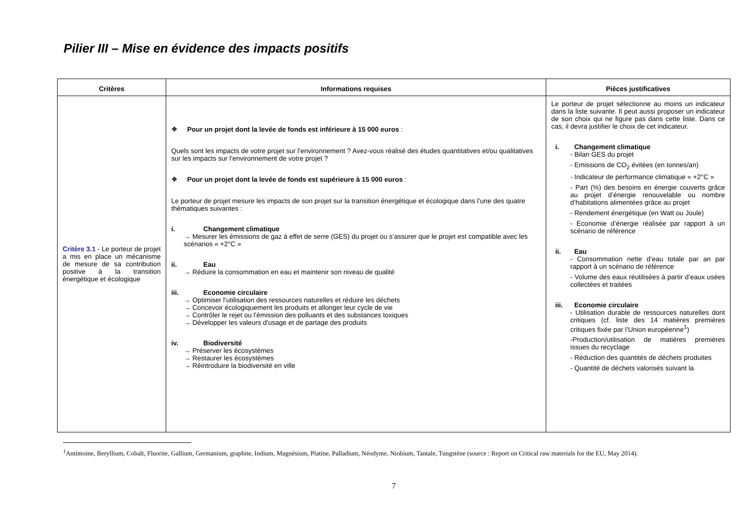Pilier III – Mise en évidence des impacts positifs
| Critères | Informations requises | Pièces justificatives |
| --- | --- | --- |
| Critère 3.1 - Le porteur de projet a mis en place un mécanisme de mesure de sa contribution positive à la transition énergétique et écologique | ❖ Pour un projet dont la levée de fonds est inférieure à 15 000 euros : Quels sont les impacts de votre projet sur l’environnement ? Avez-vous réalisé des études quantitatives et/ou qualitatives sur les impacts sur l’environnement de votre projet ? ❖ Pour un projet dont la levée de fonds est supérieure à 15 000 euros : Le porteur de projet mesure les impacts de son projet sur la transition énergétique et écologique dans l’une des quatre thématiques suivantes : i. Changement climatique → Mesurer les émissions de gaz à effet de serre (GES) du projet ou s’assurer que le projet est compatible avec les scénarios « +2°C » ii. Eau → Réduire la consommation en eau et maintenir son niveau de qualité iii. Economie circulaire → Optimiser l’utilisation des ressources naturelles et réduire les déchets → Concevoir écologiquement les produits et allonger leur cycle de vie → Contrôler le rejet ou l'émission des polluants et des substances toxiques → Développer les valeurs d'usage et de partage des produits iv. Biodiversité → Préserver les écosystèmes → Restaurer les écosystèmes → Réintroduire la biodiversité en ville | Le porteur de projet sélectionne au moins un indicateur dans la liste suivante. Il peut aussi proposer un indicateur de son choix qui ne figure pas dans cette liste. Dans ce cas, il devra justifier le choix de cet indicateur. i. Changement climatique - Bilan GES du projet - Emissions de CO<sub>2</sub> évitées (en tonnes/an) - Indicateur de performance climatique « +2°C » - Part (%) des besoins en énergie couverts grâce au projet d’énergie renouvelable ou nombre d’habitations alimentées grâce au projet - Rendement énergétique (en Watt ou Joule) - Economie d’énergie réalisée par rapport à un scénario de référence ii. Eau - Consommation nette d’eau totale par an par rapport à un scénario de référence - Volume des eaux réutilisées à partir d’eaux usées collectées et traitées iii. Economie circulaire - Utilisation durable de ressources naturelles dont critiques (cf. liste des 14 matières premières critiques fixée par l’Union européenne<sup>1</sup>) -Production/utilisation de matières premières issues du recyclage - Réduction des quantités de déchets produites - Quantité de déchets valorisés suivant la |
<sup>1</sup> Antimoine, Beryllium, Cobalt, Fluorite, Gallium, Germanium, graphite, Indium, Magnésium, Platine, Palladium, Néodyme, Niobium, Tantale, Tungstène (source : Report on Critical raw materials for the EU, May 2014).
7